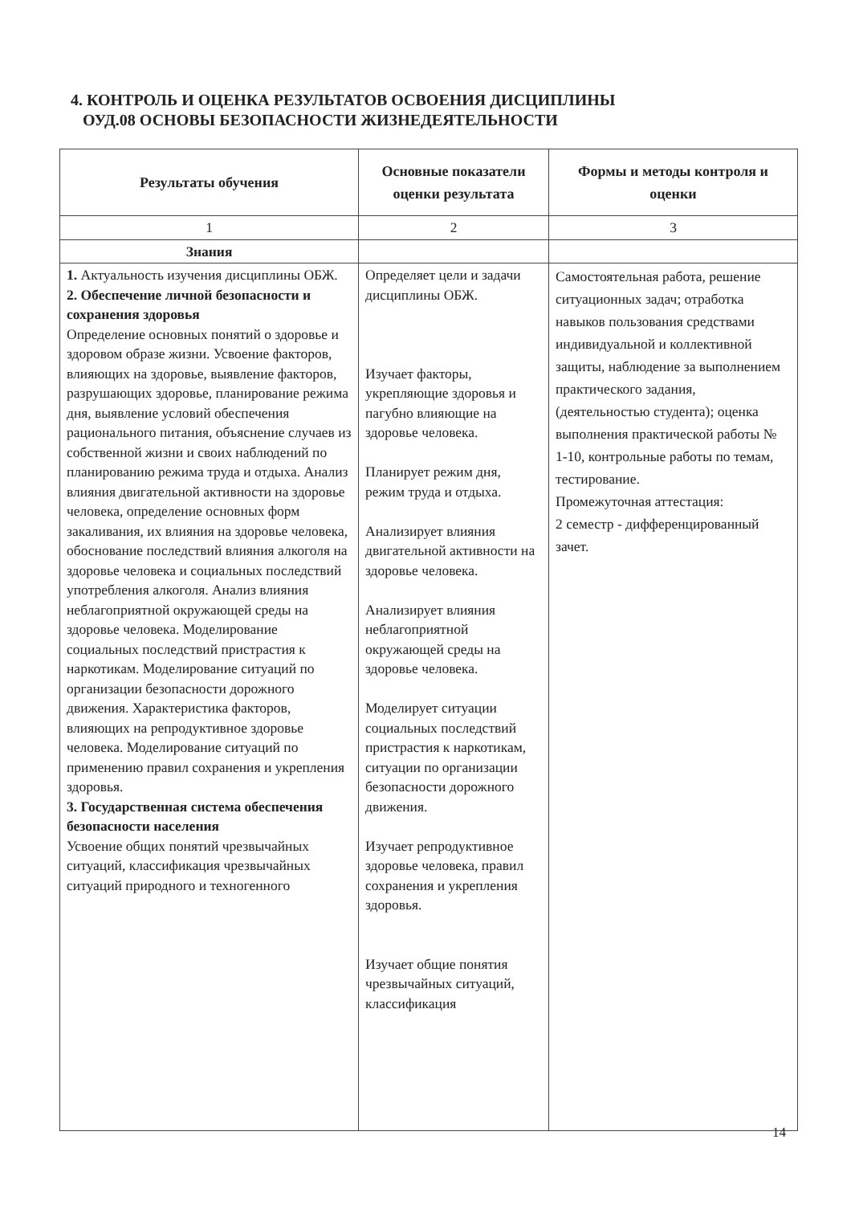4. КОНТРОЛЬ И ОЦЕНКА РЕЗУЛЬТАТОВ ОСВОЕНИЯ ДИСЦИПЛИНЫ
ОУД.08 ОСНОВЫ БЕЗОПАСНОСТИ ЖИЗНЕДЕЯТЕЛЬНОСТИ
| Результаты обучения | Основные показатели оценки результата | Формы и методы контроля и оценки |
| --- | --- | --- |
| 1 | 2 | 3 |
| Знания | | |
| 1. Актуальность изучения дисциплины ОБЖ. 2. Обеспечение личной безопасности и сохранения здоровья Определение основных понятий о здоровье и здоровом образе жизни. Усвоение факторов, влияющих на здоровье, выявление факторов, разрушающих здоровье, планирование режима дня, выявление условий обеспечения рационального питания, объяснение случаев из собственной жизни и своих наблюдений по планированию режима труда и отдыха. Анализ влияния двигательной активности на здоровье человека, определение основных форм закаливания, их влияния на здоровье человека, обоснование последствий влияния алкоголя на здоровье человека и социальных последствий употребления алкоголя. Анализ влияния неблагоприятной окружающей среды на здоровье человека. Моделирование социальных последствий пристрастия к наркотикам. Моделирование ситуаций по организации безопасности дорожного движения. Характеристика факторов, влияющих на репродуктивное здоровье человека. Моделирование ситуаций по применению правил сохранения и укрепления здоровья. 3. Государственная система обеспечения безопасности населения Усвоение общих понятий чрезвычайных ситуаций, классификация чрезвычайных ситуаций природного и техногенного | Определяет цели и задачи дисциплины ОБЖ. Изучает факторы, укрепляющие здоровья и пагубно влияющие на здоровье человека. Планирует режим дня, режим труда и отдыха. Анализирует влияния двигательной активности на здоровье человека. Анализирует влияния неблагоприятной окружающей среды на здоровье человека. Моделирует ситуации социальных последствий пристрастия к наркотикам, ситуации по организации безопасности дорожного движения. Изучает репродуктивное здоровье человека, правил сохранения и укрепления здоровья. Изучает общие понятия чрезвычайных ситуаций, классификация | Самостоятельная работа, решение ситуационных задач; отработка навыков пользования средствами индивидуальной и коллективной защиты, наблюдение за выполнением практического задания, (деятельностью студента); оценка выполнения практической работы № 1-10, контрольные работы по темам, тестирование. Промежуточная аттестация: 2 семестр - дифференцированный зачет. |
14